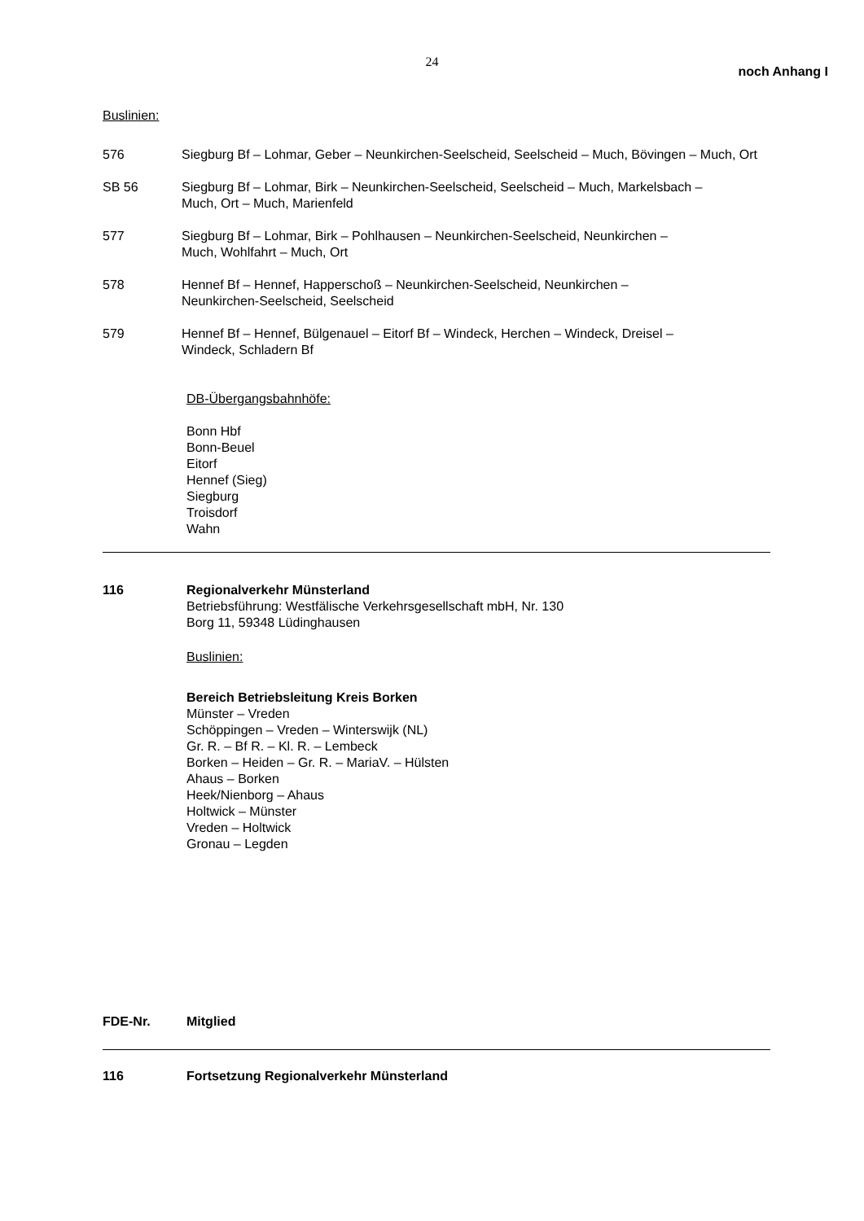24
noch Anhang I
Buslinien:
576 Siegburg Bf – Lohmar, Geber – Neunkirchen-Seelscheid, Seelscheid – Much, Bövingen – Much, Ort
SB 56 Siegburg Bf – Lohmar, Birk – Neunkirchen-Seelscheid, Seelscheid – Much, Markelsbach –
Much, Ort – Much, Marienfeld
577 Siegburg Bf – Lohmar, Birk – Pohlhausen – Neunkirchen-Seelscheid, Neunkirchen –
Much, Wohlfahrt – Much, Ort
578 Hennef Bf – Hennef, Happerschoß – Neunkirchen-Seelscheid, Neunkirchen –
Neunkirchen-Seelscheid, Seelscheid
579 Hennef Bf – Hennef, Bülgenauel – Eitorf Bf – Windeck, Herchen – Windeck, Dreisel –
Windeck, Schladern Bf
DB-Übergangsbahnhöfe:
Bonn Hbf
Bonn-Beuel
Eitorf
Hennef (Sieg)
Siegburg
Troisdorf
Wahn
116 Regionalverkehr Münsterland
Betriebsführung: Westfälische Verkehrsgesellschaft mbH, Nr. 130
Borg 11, 59348 Lüdinghausen
Buslinien:
Bereich Betriebsleitung Kreis Borken
Münster – Vreden
Schöppingen – Vreden – Winterswijk (NL)
Gr. R. – Bf R. – Kl. R. – Lembeck
Borken – Heiden – Gr. R. – MariaV. – Hülsten
Ahaus – Borken
Heek/Nienborg – Ahaus
Holtwick – Münster
Vreden – Holtwick
Gronau – Legden
FDE-Nr. Mitglied
116 Fortsetzung Regionalverkehr Münsterland